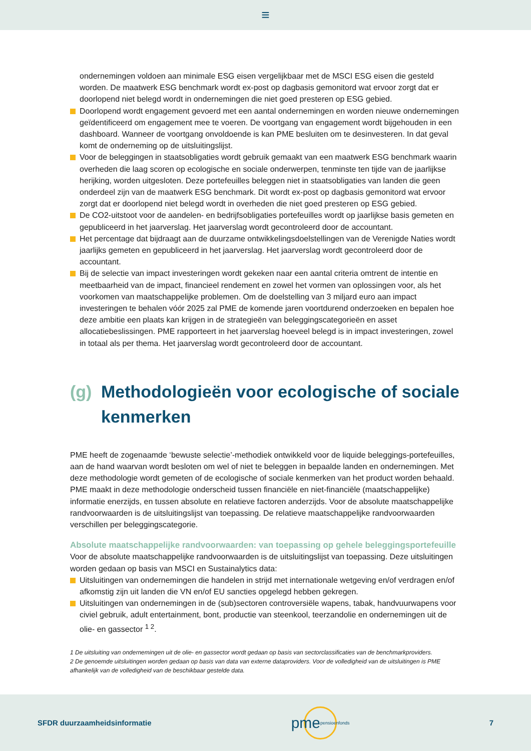≡
ondernemingen voldoen aan minimale ESG eisen vergelijkbaar met de MSCI ESG eisen die gesteld worden. De maatwerk ESG benchmark wordt ex-post op dagbasis gemonitord wat ervoor zorgt dat er doorlopend niet belegd wordt in ondernemingen die niet goed presteren op ESG gebied.
Doorlopend wordt engagement gevoerd met een aantal ondernemingen en worden nieuwe ondernemingen geïdentificeerd om engagement mee te voeren. De voortgang van engagement wordt bijgehouden in een dashboard. Wanneer de voortgang onvoldoende is kan PME besluiten om te desinvesteren. In dat geval komt de onderneming op de uitsluitingslijst.
Voor de beleggingen in staatsobligaties wordt gebruik gemaakt van een maatwerk ESG benchmark waarin overheden die laag scoren op ecologische en sociale onderwerpen, tenminste ten tijde van de jaarlijkse herijking, worden uitgesloten. Deze portefeuilles beleggen niet in staatsobligaties van landen die geen onderdeel zijn van de maatwerk ESG benchmark. Dit wordt ex-post op dagbasis gemonitord wat ervoor zorgt dat er doorlopend niet belegd wordt in overheden die niet goed presteren op ESG gebied.
De CO2-uitstoot voor de aandelen- en bedrijfsobligaties portefeuilles wordt op jaarlijkse basis gemeten en gepubliceerd in het jaarverslag. Het jaarverslag wordt gecontroleerd door de accountant.
Het percentage dat bijdraagt aan de duurzame ontwikkelingsdoelstellingen van de Verenigde Naties wordt jaarlijks gemeten en gepubliceerd in het jaarverslag. Het jaarverslag wordt gecontroleerd door de accountant.
Bij de selectie van impact investeringen wordt gekeken naar een aantal criteria omtrent de intentie en meetbaarheid van de impact, financieel rendement en zowel het vormen van oplossingen voor, als het voorkomen van maatschappelijke problemen. Om de doelstelling van 3 miljard euro aan impact investeringen te behalen vóór 2025 zal PME de komende jaren voortdurend onderzoeken en bepalen hoe deze ambitie een plaats kan krijgen in de strategieën van beleggingscategorieën en asset allocatiebeslissingen. PME rapporteert in het jaarverslag hoeveel belegd is in impact investeringen, zowel in totaal als per thema. Het jaarverslag wordt gecontroleerd door de accountant.
(g) Methodologieën voor ecologische of sociale kenmerken
PME heeft de zogenaamde ‘bewuste selectie’-methodiek ontwikkeld voor de liquide beleggings-portefeuilles, aan de hand waarvan wordt besloten om wel of niet te beleggen in bepaalde landen en ondernemingen. Met deze methodologie wordt gemeten of de ecologische of sociale kenmerken van het product worden behaald. PME maakt in deze methodologie onderscheid tussen financiële en niet-financiële (maatschappelijke) informatie enerzijds, en tussen absolute en relatieve factoren anderzijds. Voor de absolute maatschappelijke randvoorwaarden is de uitsluitingslijst van toepassing. De relatieve maatschappelijke randvoorwaarden verschillen per beleggingscategorie.
Absolute maatschappelijke randvoorwaarden: van toepassing op gehele beleggingsportefeuille
Voor de absolute maatschappelijke randvoorwaarden is de uitsluitingslijst van toepassing. Deze uitsluitingen worden gedaan op basis van MSCI en Sustainalytics data:
Uitsluitingen van ondernemingen die handelen in strijd met internationale wetgeving en/of verdragen en/of afkomstig zijn uit landen die VN en/of EU sancties opgelegd hebben gekregen.
Uitsluitingen van ondernemingen in de (sub)sectoren controversiële wapens, tabak, handvuurwapens voor civiel gebruik, adult entertainment, bont, productie van steenkool, teerzandolie en ondernemingen uit de olie- en gassector <sup>1 2</sup>.
1 De uitsluiting van ondernemingen uit de olie- en gassector wordt gedaan op basis van sectorclassificaties van de benchmarkproviders.
2 De genoemde uitsluitingen worden gedaan op basis van data van externe dataproviders. Voor de volledigheid van de uitsluitingen is PME afhankelijk van de volledigheid van de beschikbaar gestelde data.
SFDR duurzaamheidsinformatie pme pensioenfonds 7